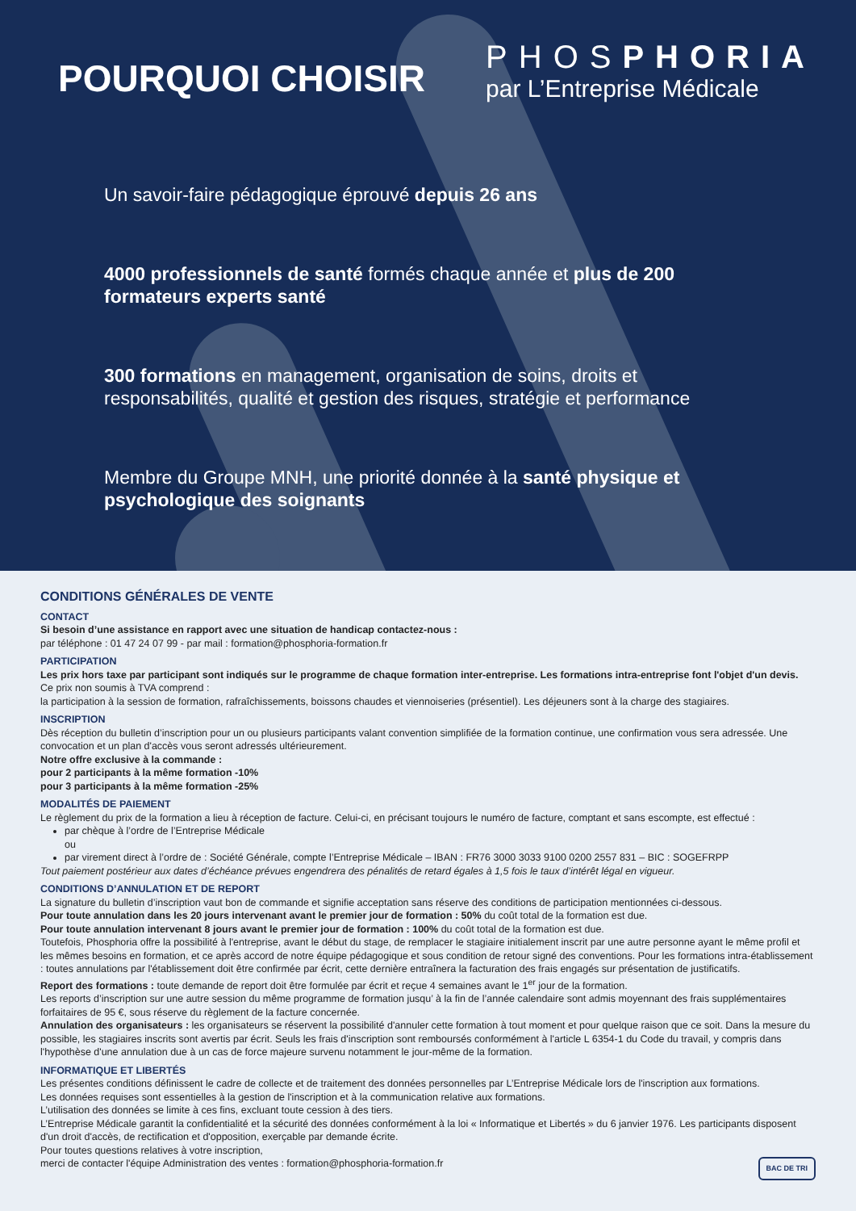POURQUOI CHOISIR
PHOSPHORIA
par L’Entreprise Médicale
Un savoir-faire pédagogique éprouvé depuis 26 ans
4000 professionnels de santé formés chaque année et plus de 200 formateurs experts santé
300 formations en management, organisation de soins, droits et responsabilités, qualité et gestion des risques, stratégie et performance
Membre du Groupe MNH, une priorité donnée à la santé physique et psychologique des soignants
CONDITIONS GÉNÉRALES DE VENTE
CONTACT
Si besoin d’une assistance en rapport avec une situation de handicap contactez-nous :
par téléphone : 01 47 24 07 99 - par mail : formation@phosphoria-formation.fr
PARTICIPATION
Les prix hors taxe par participant sont indiqués sur le programme de chaque formation inter-entreprise. Les formations intra-entreprise font l'objet d'un devis.
Ce prix non soumis à TVA comprend :
la participation à la session de formation, rafraîchissements, boissons chaudes et viennoiseries (présentiel). Les déjeuners sont à la charge des stagiaires.
INSCRIPTION
Dès réception du bulletin d’inscription pour un ou plusieurs participants valant convention simplifiée de la formation continue, une confirmation vous sera adressée. Une convocation et un plan d'accès vous seront adressés ultérieurement.
Notre offre exclusive à la commande :
pour 2 participants à la même formation -10%
pour 3 participants à la même formation -25%
MODALITÉS DE PAIEMENT
Le règlement du prix de la formation a lieu à réception de facture. Celui-ci, en précisant toujours le numéro de facture, comptant et sans escompte, est effectué :
par chèque à l’ordre de l’Entreprise Médicale
ou
par virement direct à l’ordre de : Société Générale, compte l’Entreprise Médicale – IBAN : FR76 3000 3033 9100 0200 2557 831 – BIC : SOGEFRPP
Tout paiement postérieur aux dates d’échéance prévues engendrera des pénalités de retard égales à 1,5 fois le taux d’intérêt légal en vigueur.
CONDITIONS D’ANNULATION ET DE REPORT
La signature du bulletin d’inscription vaut bon de commande et signifie acceptation sans réserve des conditions de participation mentionnées ci-dessous.
Pour toute annulation dans les 20 jours intervenant avant le premier jour de formation : 50% du coût total de la formation est due.
Pour toute annulation intervenant 8 jours avant le premier jour de formation : 100% du coût total de la formation est due.
Toutefois, Phosphoria offre la possibilité à l'entreprise, avant le début du stage, de remplacer le stagiaire initialement inscrit par une autre personne ayant le même profil et les mêmes besoins en formation, et ce après accord de notre équipe pédagogique et sous condition de retour signé des conventions. Pour les formations intra-établissement : toutes annulations par l'établissement doit être confirmée par écrit, cette dernière entraînera la facturation des frais engagés sur présentation de justificatifs.
Report des formations : toute demande de report doit être formulée par écrit et reçue 4 semaines avant le 1<sup>er</sup> jour de la formation.
Les reports d’inscription sur une autre session du même programme de formation jusqu’ à la fin de l’année calendaire sont admis moyennant des frais supplémentaires forfaitaires de 95 €, sous réserve du règlement de la facture concernée.
Annulation des organisateurs : les organisateurs se réservent la possibilité d'annuler cette formation à tout moment et pour quelque raison que ce soit. Dans la mesure du possible, les stagiaires inscrits sont avertis par écrit. Seuls les frais d'inscription sont remboursés conformément à l'article L 6354-1 du Code du travail, y compris dans l'hypothèse d'une annulation due à un cas de force majeure survenu notamment le jour-même de la formation.
INFORMATIQUE ET LIBERTÉS
Les présentes conditions définissent le cadre de collecte et de traitement des données personnelles par L’Entreprise Médicale lors de l'inscription aux formations.
Les données requises sont essentielles à la gestion de l'inscription et à la communication relative aux formations.
L’utilisation des données se limite à ces fins, excluant toute cession à des tiers.
L’Entreprise Médicale garantit la confidentialité et la sécurité des données conformément à la loi « Informatique et Libertés » du 6 janvier 1976. Les participants disposent d'un droit d'accès, de rectification et d'opposition, exerçable par demande écrite.
Pour toutes questions relatives à votre inscription,
merci de contacter l'équipe Administration des ventes : formation@phosphoria-formation.fr BAC DE TRI